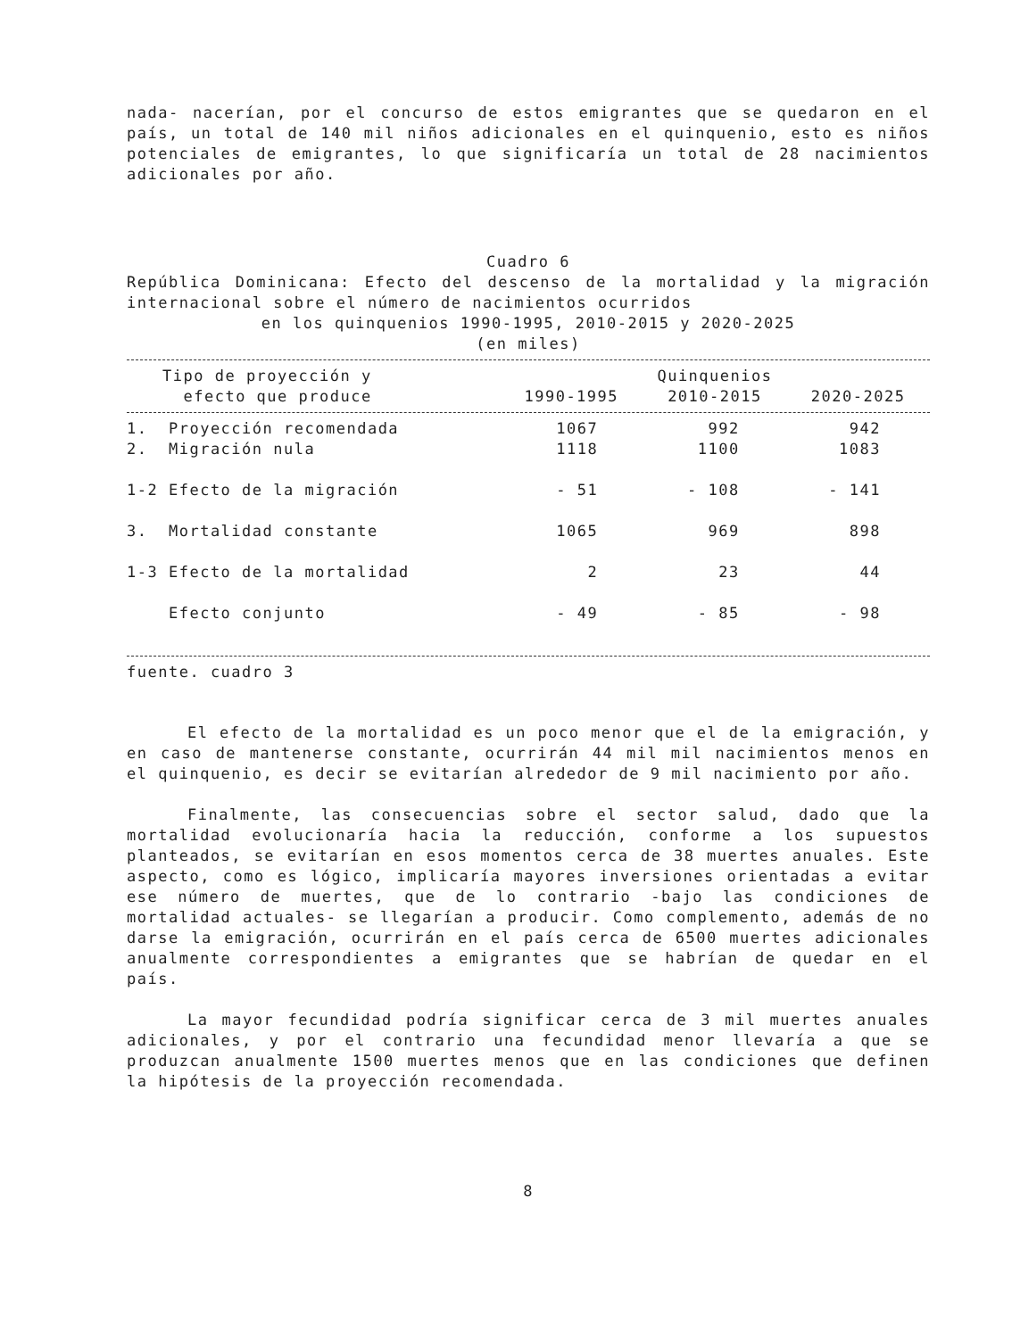nada- nacerían, por el concurso de estos emigrantes que se quedaron en el país, un total de 140 mil niños adicionales en el quinquenio, esto es niños potenciales de emigrantes, lo que significaría un total de 28 nacimientos adicionales por año.
Cuadro 6
República Dominicana: Efecto del descenso de la mortalidad y la migración internacional sobre el número de nacimientos ocurridos
en los quinquenios 1990-1995, 2010-2015 y 2020-2025
(en miles)
| Tipo de proyección y efecto que produce | Quinquenios | | |
| --- | --- | --- | --- |
| | 1990-1995 | 2010-2015 | 2020-2025 |
| 1. Proyección recomendada | 1067 | 992 | 942 |
| 2. Migración nula | 1118 | 1100 | 1083 |
| 1-2 Efecto de la migración | - 51 | - 108 | - 141 |
| 3. Mortalidad constante | 1065 | 969 | 898 |
| 1-3 Efecto de la mortalidad | 2 | 23 | 44 |
| Efecto conjunto | - 49 | - 85 | - 98 |
fuente. cuadro 3
El efecto de la mortalidad es un poco menor que el de la emigración, y en caso de mantenerse constante, ocurrirán 44 mil mil nacimientos menos en el quinquenio, es decir se evitarían alrededor de 9 mil nacimiento por año.
Finalmente, las consecuencias sobre el sector salud, dado que la mortalidad evolucionaría hacia la reducción, conforme a los supuestos planteados, se evitarían en esos momentos cerca de 38 muertes anuales. Este aspecto, como es lógico, implicaría mayores inversiones orientadas a evitar ese número de muertes, que de lo contrario -bajo las condiciones de mortalidad actuales- se llegarían a producir. Como complemento, además de no darse la emigración, ocurrirán en el país cerca de 6500 muertes adicionales anualmente correspondientes a emigrantes que se habrían de quedar en el país.
La mayor fecundidad podría significar cerca de 3 mil muertes anuales adicionales, y por el contrario una fecundidad menor llevaría a que se produzcan anualmente 1500 muertes menos que en las condiciones que definen la hipótesis de la proyección recomendada.
8